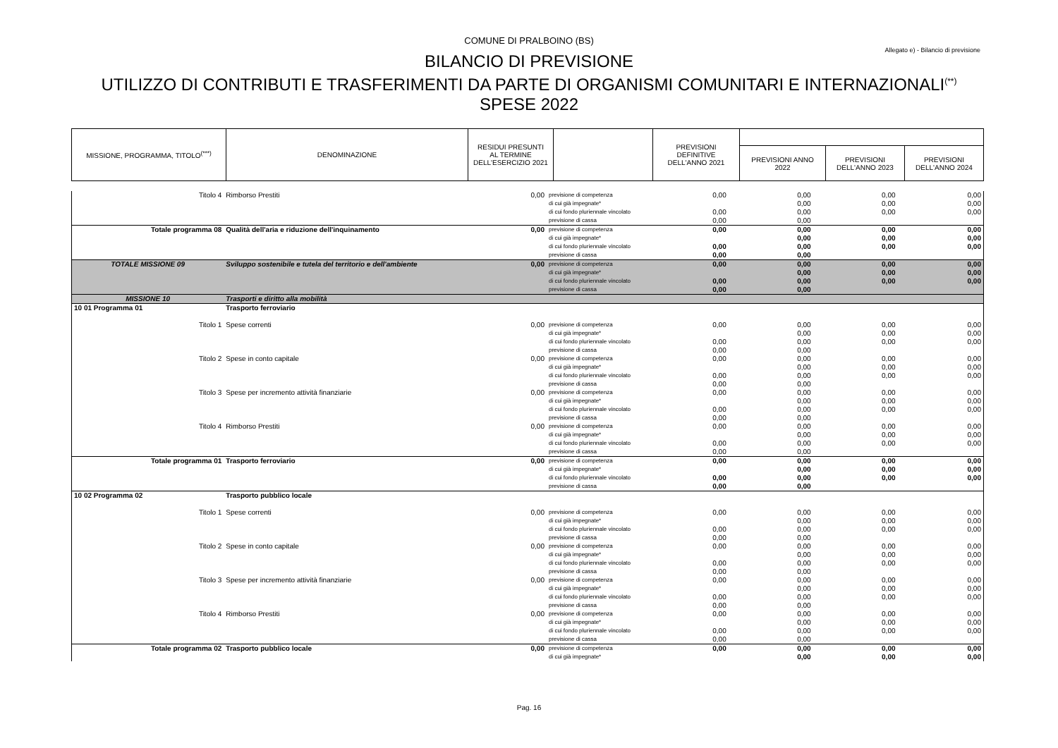COMUNE DI PRALBOINO (BS)
Allegato e) - Bilancio di previsione
BILANCIO DI PREVISIONE
UTILIZZO DI CONTRIBUTI E TRASFERIMENTI DA PARTE DI ORGANISMI COMUNITARI E INTERNAZIONALI<sup>(**)</sup>
SPESE 2022
| MISSIONE, PROGRAMMA, TITOLO<sup>(***)</sup> | DENOMINAZIONE | RESIDUI PRESUNTI AL TERMINE DELL'ESERCIZIO 2021 | | PREVISIONI DEFINITIVE DELL'ANNO 2021 | | | |
| | | | | | PREVISIONI ANNO 2022 | PREVISIONI DELL'ANNO 2023 | PREVISIONI DELL'ANNO 2024 |
| Titolo 4 | Rimborso Prestiti | 0,00 | previsione di competenza | 0,00 | 0,00 | 0,00 | 0,00 |
| | | | di cui già impegnate* | | 0,00 | 0,00 | 0,00 |
| | | | di cui fondo pluriennale vincolato | 0,00 | 0,00 | 0,00 | 0,00 |
| | | | previsione di cassa | 0,00 | 0,00 | | |
| Totale programma 08 | Qualità dell'aria e riduzione dell'inquinamento | 0,00 | previsione di competenza | 0,00 | 0,00 | 0,00 | 0,00 |
| | | | di cui già impegnate* | | 0,00 | 0,00 | 0,00 |
| | | | di cui fondo pluriennale vincolato | 0,00 | 0,00 | 0,00 | 0,00 |
| | | | previsione di cassa | 0,00 | 0,00 | | |
| TOTALE MISSIONE 09 | Sviluppo sostenibile e tutela del territorio e dell'ambiente | 0,00 | previsione di competenza | 0,00 | 0,00 | 0,00 | 0,00 |
| | | | di cui già impegnate* | | 0,00 | 0,00 | 0,00 |
| | | | di cui fondo pluriennale vincolato | 0,00 | 0,00 | 0,00 | 0,00 |
| | | | previsione di cassa | 0,00 | 0,00 | | |
| MISSIONE 10 | Trasporti e diritto alla mobilità | | | | | | |
| 10 01 Programma 01 | Trasporto ferroviario | | | | | | |
| Titolo 1 | Spese correnti | 0,00 | previsione di competenza | 0,00 | 0,00 | 0,00 | 0,00 |
| | | | di cui già impegnate* | | 0,00 | 0,00 | 0,00 |
| | | | di cui fondo pluriennale vincolato | 0,00 | 0,00 | 0,00 | 0,00 |
| | | | previsione di cassa | 0,00 | 0,00 | | |
| Titolo 2 | Spese in conto capitale | 0,00 | previsione di competenza | 0,00 | 0,00 | 0,00 | 0,00 |
| | | | di cui già impegnate* | | 0,00 | 0,00 | 0,00 |
| | | | di cui fondo pluriennale vincolato | 0,00 | 0,00 | 0,00 | 0,00 |
| | | | previsione di cassa | 0,00 | 0,00 | | |
| Titolo 3 | Spese per incremento attività finanziarie | 0,00 | previsione di competenza | 0,00 | 0,00 | 0,00 | 0,00 |
| | | | di cui già impegnate* | | 0,00 | 0,00 | 0,00 |
| | | | di cui fondo pluriennale vincolato | 0,00 | 0,00 | 0,00 | 0,00 |
| | | | previsione di cassa | 0,00 | 0,00 | | |
| Titolo 4 | Rimborso Prestiti | 0,00 | previsione di competenza | 0,00 | 0,00 | 0,00 | 0,00 |
| | | | di cui già impegnate* | | 0,00 | 0,00 | 0,00 |
| | | | di cui fondo pluriennale vincolato | 0,00 | 0,00 | 0,00 | 0,00 |
| | | | previsione di cassa | 0,00 | 0,00 | | |
| Totale programma 01 | Trasporto ferroviario | 0,00 | previsione di competenza | 0,00 | 0,00 | 0,00 | 0,00 |
| | | | di cui già impegnate* | | 0,00 | 0,00 | 0,00 |
| | | | di cui fondo pluriennale vincolato | 0,00 | 0,00 | 0,00 | 0,00 |
| | | | previsione di cassa | 0,00 | 0,00 | | |
| 10 02 Programma 02 | Trasporto pubblico locale | | | | | | |
| Titolo 1 | Spese correnti | 0,00 | previsione di competenza | 0,00 | 0,00 | 0,00 | 0,00 |
| | | | di cui già impegnate* | | 0,00 | 0,00 | 0,00 |
| | | | di cui fondo pluriennale vincolato | 0,00 | 0,00 | 0,00 | 0,00 |
| | | | previsione di cassa | 0,00 | 0,00 | | |
| Titolo 2 | Spese in conto capitale | 0,00 | previsione di competenza | 0,00 | 0,00 | 0,00 | 0,00 |
| | | | di cui già impegnate* | | 0,00 | 0,00 | 0,00 |
| | | | di cui fondo pluriennale vincolato | 0,00 | 0,00 | 0,00 | 0,00 |
| | | | previsione di cassa | 0,00 | 0,00 | | |
| Titolo 3 | Spese per incremento attività finanziarie | 0,00 | previsione di competenza | 0,00 | 0,00 | 0,00 | 0,00 |
| | | | di cui già impegnate* | | 0,00 | 0,00 | 0,00 |
| | | | di cui fondo pluriennale vincolato | 0,00 | 0,00 | 0,00 | 0,00 |
| | | | previsione di cassa | 0,00 | 0,00 | | |
| Titolo 4 | Rimborso Prestiti | 0,00 | previsione di competenza | 0,00 | 0,00 | 0,00 | 0,00 |
| | | | di cui già impegnate* | | 0,00 | 0,00 | 0,00 |
| | | | di cui fondo pluriennale vincolato | 0,00 | 0,00 | 0,00 | 0,00 |
| | | | previsione di cassa | 0,00 | 0,00 | | |
| Totale programma 02 | Trasporto pubblico locale | 0,00 | previsione di competenza | 0,00 | 0,00 | 0,00 | 0,00 |
| | | | di cui già impegnate* | | 0,00 | 0,00 | 0,00 |
Pag. 16